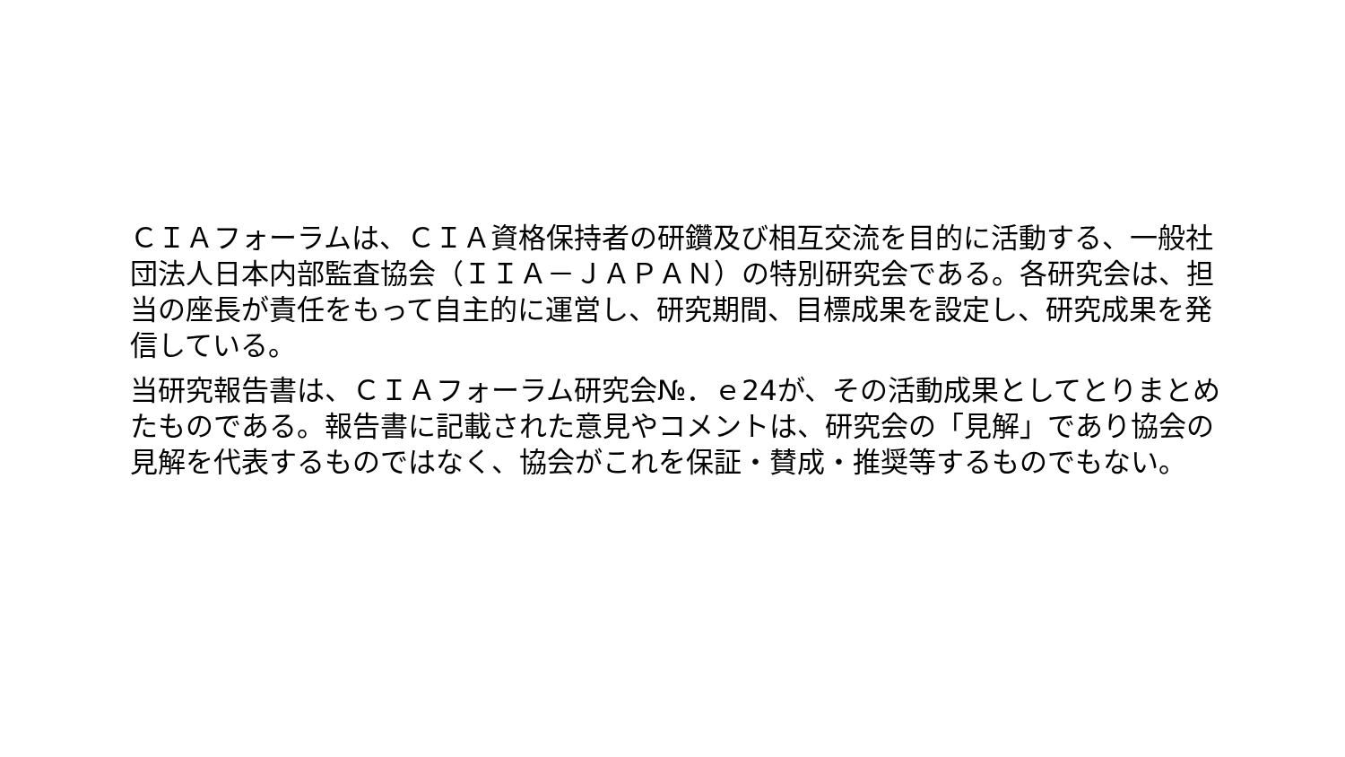ＣＩＡフォーラムは、ＣＩＡ資格保持者の研鑽及び相互交流を目的に活動する、一般社団法人日本内部監査協会（ＩＩＡ－ＪＡＰＡＮ）の特別研究会である。各研究会は、担当の座長が責任をもって自主的に運営し、研究期間、目標成果を設定し、研究成果を発信している。
当研究報告書は、ＣＩＡフォーラム研究会№．ｅ24が、その活動成果としてとりまとめたものである。報告書に記載された意見やコメントは、研究会の「見解」であり協会の見解を代表するものではなく、協会がこれを保証・賛成・推奨等するものでもない。